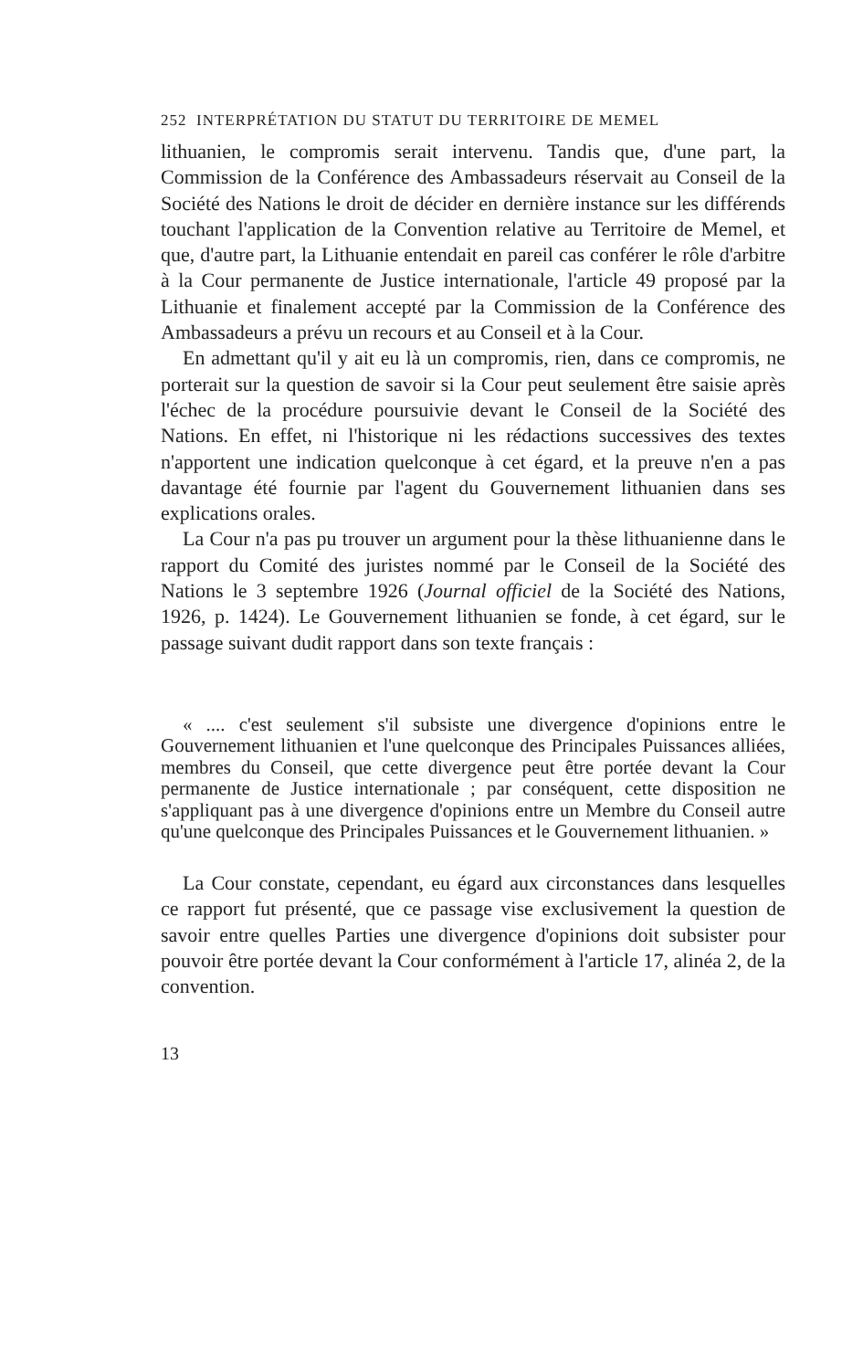252 INTERPRÉTATION DU STATUT DU TERRITOIRE DE MEMEL
lithuanien, le compromis serait intervenu. Tandis que, d'une part, la Commission de la Conférence des Ambassadeurs réservait au Conseil de la Société des Nations le droit de décider en dernière instance sur les différends touchant l'application de la Convention relative au Territoire de Memel, et que, d'autre part, la Lithuanie entendait en pareil cas conférer le rôle d'arbitre à la Cour permanente de Justice internationale, l'article 49 proposé par la Lithuanie et finalement accepté par la Commission de la Conférence des Ambassadeurs a prévu un recours et au Conseil et à la Cour.
En admettant qu'il y ait eu là un compromis, rien, dans ce compromis, ne porterait sur la question de savoir si la Cour peut seulement être saisie après l'échec de la procédure poursuivie devant le Conseil de la Société des Nations. En effet, ni l'historique ni les rédactions successives des textes n'apportent une indication quelconque à cet égard, et la preuve n'en a pas davantage été fournie par l'agent du Gouvernement lithuanien dans ses explications orales.
La Cour n'a pas pu trouver un argument pour la thèse lithuanienne dans le rapport du Comité des juristes nommé par le Conseil de la Société des Nations le 3 septembre 1926 (Journal officiel de la Société des Nations, 1926, p. 1424). Le Gouvernement lithuanien se fonde, à cet égard, sur le passage suivant dudit rapport dans son texte français :
« .... c'est seulement s'il subsiste une divergence d'opinions entre le Gouvernement lithuanien et l'une quelconque des Principales Puissances alliées, membres du Conseil, que cette divergence peut être portée devant la Cour permanente de Justice internationale ; par conséquent, cette disposition ne s'appliquant pas à une divergence d'opinions entre un Membre du Conseil autre qu'une quelconque des Principales Puissances et le Gouvernement lithuanien. »
La Cour constate, cependant, eu égard aux circonstances dans lesquelles ce rapport fut présenté, que ce passage vise exclusivement la question de savoir entre quelles Parties une divergence d'opinions doit subsister pour pouvoir être portée devant la Cour conformément à l'article 17, alinéa 2, de la convention.
13